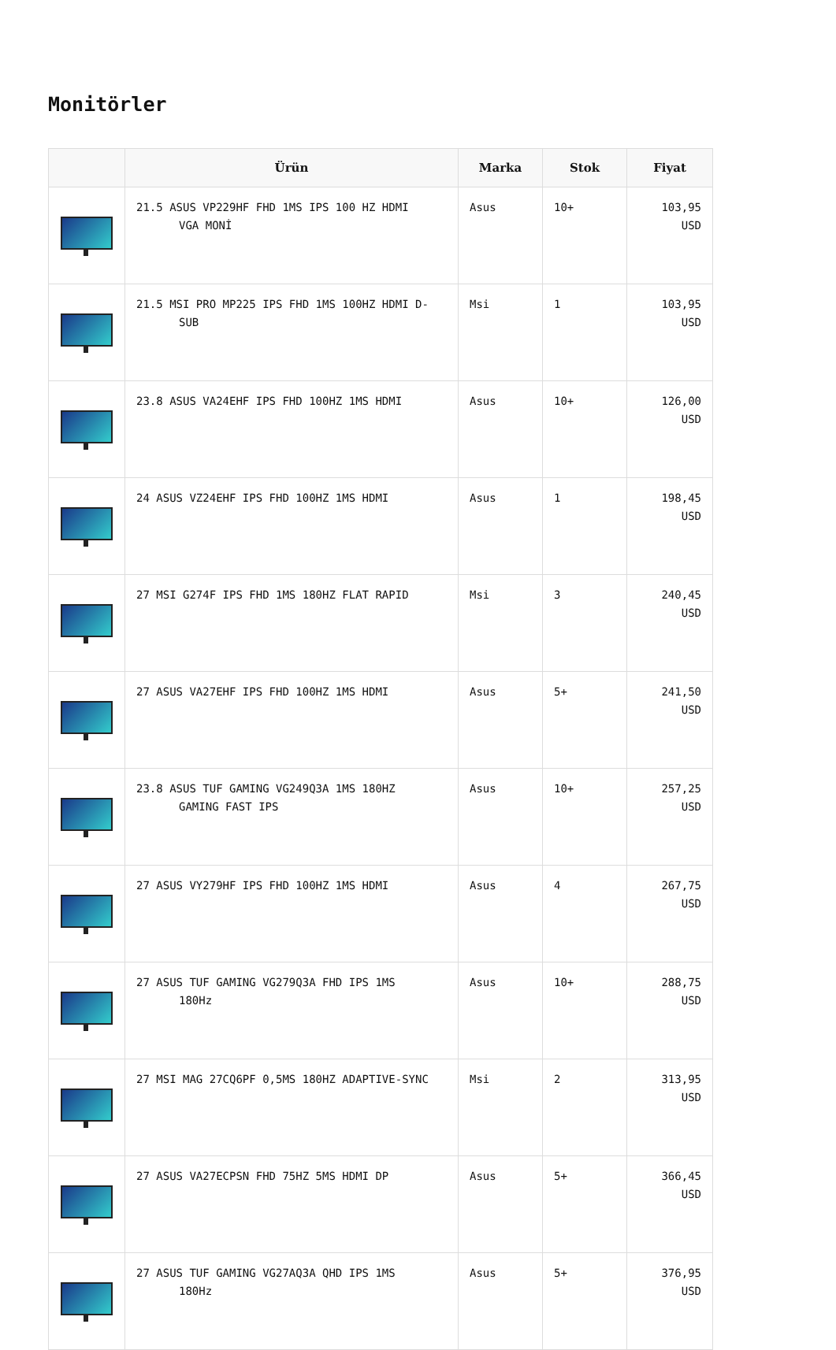Monitörler
| | Ürün | Marka | Stok | Fiyat |
| --- | --- | --- | --- | --- |
| | 21.5 ASUS VP229HF FHD 1MS IPS 100 HZ HDMI VGA MONİ | Asus | 10+ | 103,95 USD |
| | 21.5 MSI PRO MP225 IPS FHD 1MS 100HZ HDMI D- SUB | Msi | 1 | 103,95 USD |
| | 23.8 ASUS VA24EHF IPS FHD 100HZ 1MS HDMI | Asus | 10+ | 126,00 USD |
| | 24 ASUS VZ24EHF IPS FHD 100HZ 1MS HDMI | Asus | 1 | 198,45 USD |
| | 27 MSI G274F IPS FHD 1MS 180HZ FLAT RAPID | Msi | 3 | 240,45 USD |
| | 27 ASUS VA27EHF IPS FHD 100HZ 1MS HDMI | Asus | 5+ | 241,50 USD |
| | 23.8 ASUS TUF GAMING VG249Q3A 1MS 180HZ GAMING FAST IPS | Asus | 10+ | 257,25 USD |
| | 27 ASUS VY279HF IPS FHD 100HZ 1MS HDMI | Asus | 4 | 267,75 USD |
| | 27 ASUS TUF GAMING VG279Q3A FHD IPS 1MS 180Hz | Asus | 10+ | 288,75 USD |
| | 27 MSI MAG 27CQ6PF 0,5MS 180HZ ADAPTIVE-SYNC | Msi | 2 | 313,95 USD |
| | 27 ASUS VA27ECPSN FHD 75HZ 5MS HDMI DP | Asus | 5+ | 366,45 USD |
| | 27 ASUS TUF GAMING VG27AQ3A QHD IPS 1MS 180Hz | Asus | 5+ | 376,95 USD |